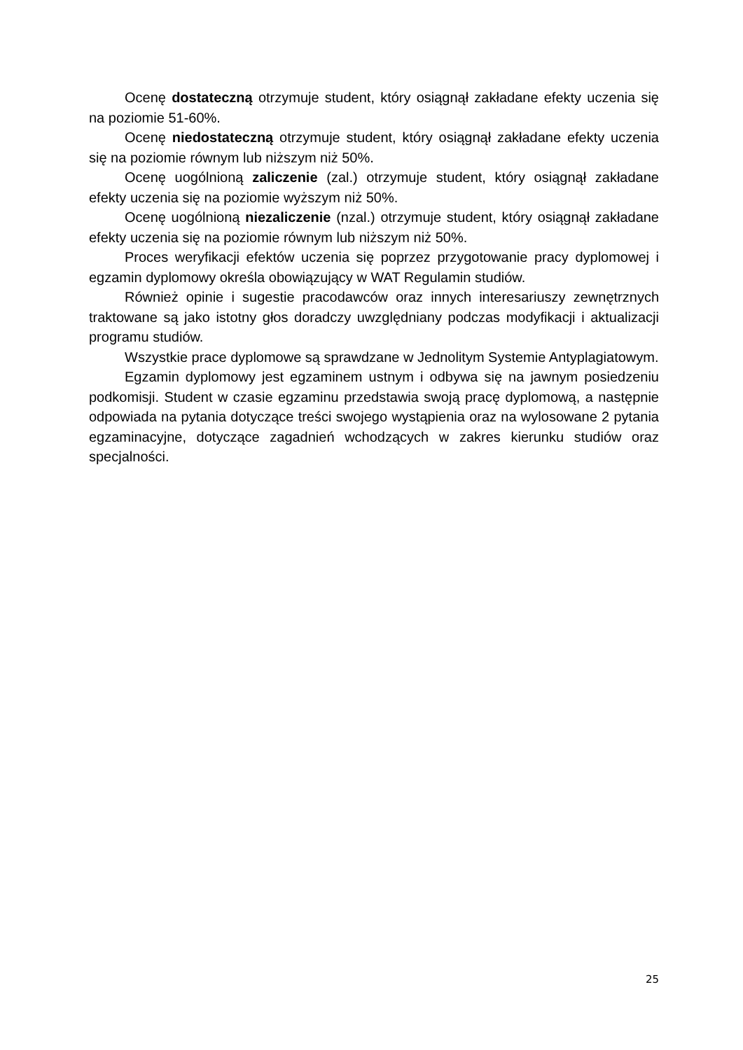Ocenę dostateczną otrzymuje student, który osiągnął zakładane efekty uczenia się na poziomie 51-60%.
Ocenę niedostateczną otrzymuje student, który osiągnął zakładane efekty uczenia się na poziomie równym lub niższym niż 50%.
Ocenę uogólnioną zaliczenie (zal.) otrzymuje student, który osiągnął zakładane efekty uczenia się na poziomie wyższym niż 50%.
Ocenę uogólnioną niezaliczenie (nzal.) otrzymuje student, który osiągnął zakładane efekty uczenia się na poziomie równym lub niższym niż 50%.
Proces weryfikacji efektów uczenia się poprzez przygotowanie pracy dyplomowej i egzamin dyplomowy określa obowiązujący w WAT Regulamin studiów.
Również opinie i sugestie pracodawców oraz innych interesariuszy zewnętrznych traktowane są jako istotny głos doradczy uwzględniany podczas modyfikacji i aktualizacji programu studiów.
Wszystkie prace dyplomowe są sprawdzane w Jednolitym Systemie Antyplagiatowym.
Egzamin dyplomowy jest egzaminem ustnym i odbywa się na jawnym posiedzeniu podkomisji. Student w czasie egzaminu przedstawia swoją pracę dyplomową, a następnie odpowiada na pytania dotyczące treści swojego wystąpienia oraz na wylosowane 2 pytania egzaminacyjne, dotyczące zagadnień wchodzących w zakres kierunku studiów oraz specjalności.
25